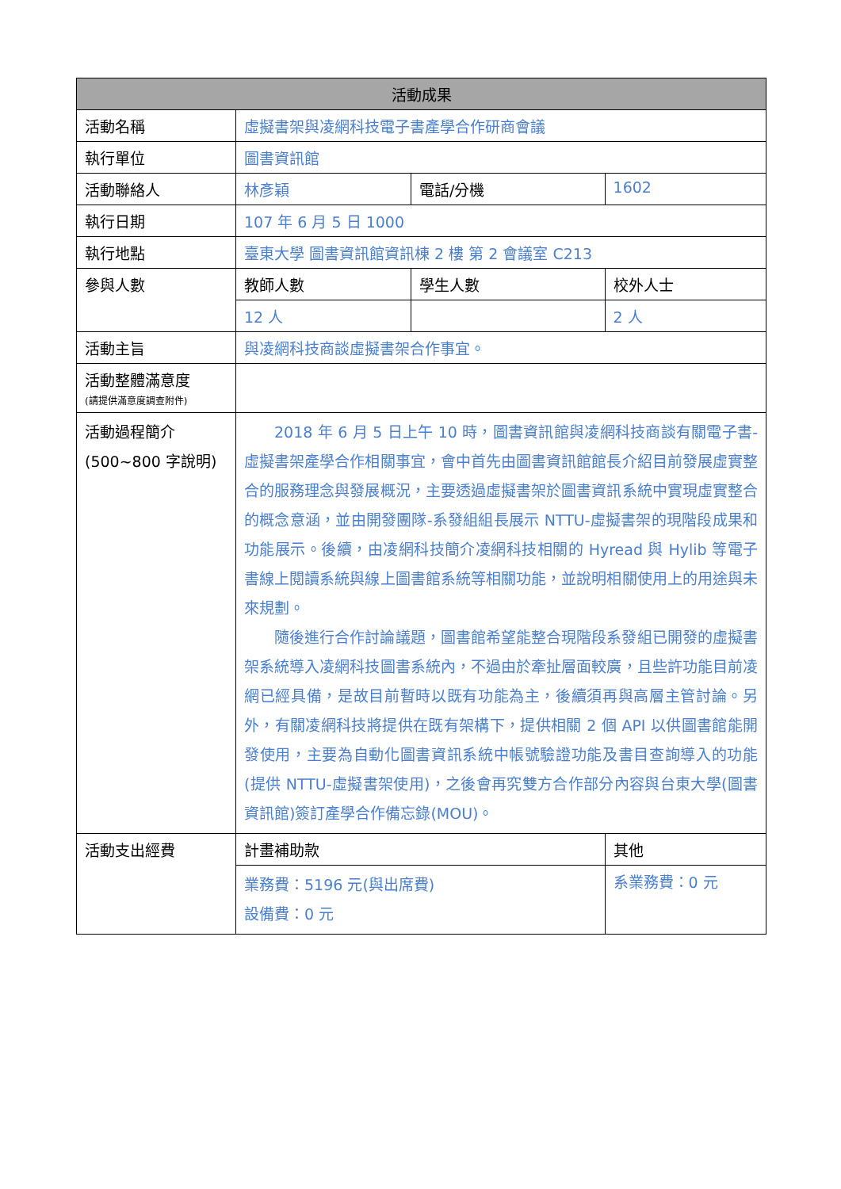| 活動成果 | | | | |
| --- | --- | --- | --- | --- |
| 活動名稱 | 虛擬書架與凌網科技電子書產學合作研商會議 | | | |
| 執行單位 | 圖書資訊館 | | | |
| 活動聯絡人 | 林彥穎 | 電話/分機 | | 1602 |
| 執行日期 | 107 年 6 月 5 日 1000 | | | |
| 執行地點 | 臺東大學 圖書資訊館資訊棟 2 樓 第 2 會議室 C213 | | | |
| 參與人數 | 教師人數 | 學生人數 | | 校外人士 |
| | 12 人 | | | 2 人 |
| 活動主旨 | 與凌網科技商談虛擬書架合作事宜。 | | | |
| 活動整體滿意度 (請提供滿意度調查附件) | | | | |
| 活動過程簡介 (500~800 字說明) | 2018 年 6 月 5 日上午 10 時，圖書資訊館與凌網科技商談有關電子書-虛擬書架產學合作相關事宜，會中首先由圖書資訊館館長介紹目前發展虛實整合的服務理念與發展概況，主要透過虛擬書架於圖書資訊系統中實現虛實整合的概念意涵，並由開發團隊-系發組組長展示 NTTU-虛擬書架的現階段成果和功能展示。後續，由凌網科技簡介凌網科技相關的 Hyread 與 Hylib 等電子書線上閱讀系統與線上圖書館系統等相關功能，並說明相關使用上的用途與未來規劃。 隨後進行合作討論議題，圖書館希望能整合現階段系發組已開發的虛擬書架系統導入凌網科技圖書系統內，不過由於牽扯層面較廣，且些許功能目前凌網已經具備，是故目前暫時以既有功能為主，後續須再與高層主管討論。另外，有關凌網科技將提供在既有架構下，提供相關 2 個 API 以供圖書館能開發使用，主要為自動化圖書資訊系統中帳號驗證功能及書目查詢導入的功能(提供 NTTU-虛擬書架使用)，之後會再究雙方合作部分內容與台東大學(圖書資訊館)簽訂產學合作備忘錄(MOU)。 | | | |
| 活動支出經費 | 計畫補助款 | | 其他 | |
| | 業務費：5196 元(與出席費) 設備費：0 元 | | 系業務費：0 元 | |